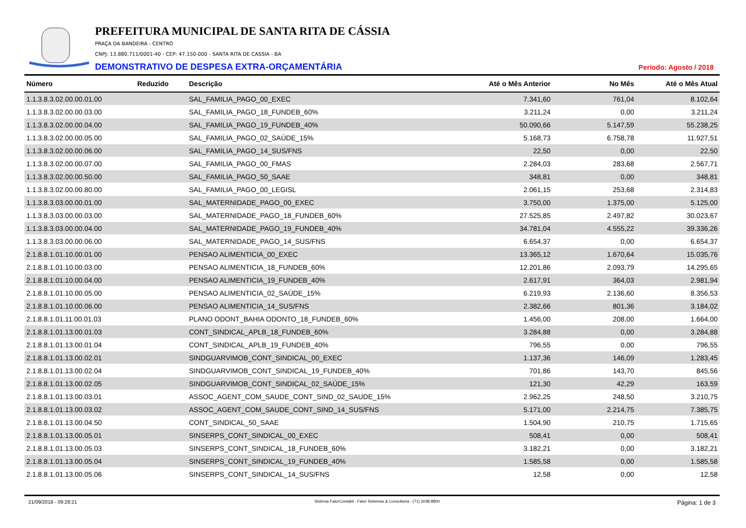PREFEITURA MUNICIPAL DE SANTA RITA DE CÁSSIA
PRAÇA DA BANDEIRA - CENTRO
CNPJ: 13.880.711/0001-40 - CEP: 47.150-000 - SANTA RITA DE CASSIA - BA
DEMONSTRATIVO DE DESPESA EXTRA-ORÇAMENTÁRIA Período: Agosto / 2018
| Número | Reduzido | Descrição | Até o Mês Anterior | No Mês | Até o Mês Atual |
| --- | --- | --- | --- | --- | --- |
| 1.1.3.8.3.02.00.00.01.00 | | SAL_FAMILIA_PAGO_00_EXEC | 7.341,60 | 761,04 | 8.102,64 |
| 1.1.3.8.3.02.00.00.03.00 | | SAL_FAMILIA_PAGO_18_FUNDEB_60% | 3.211,24 | 0,00 | 3.211,24 |
| 1.1.3.8.3.02.00.00.04.00 | | SAL_FAMILIA_PAGO_19_FUNDEB_40% | 50.090,66 | 5.147,59 | 55.238,25 |
| 1.1.3.8.3.02.00.00.05.00 | | SAL_FAMILIA_PAGO_02_SAÚDE_15% | 5.168,73 | 6.758,78 | 11.927,51 |
| 1.1.3.8.3.02.00.00.06.00 | | SAL_FAMILIA_PAGO_14_SUS/FNS | 22,50 | 0,00 | 22,50 |
| 1.1.3.8.3.02.00.00.07.00 | | SAL_FAMILIA_PAGO_00_FMAS | 2.284,03 | 283,68 | 2.567,71 |
| 1.1.3.8.3.02.00.00.50.00 | | SAL_FAMILIA_PAGO_50_SAAE | 348,81 | 0,00 | 348,81 |
| 1.1.3.8.3.02.00.00.80.00 | | SAL_FAMILIA_PAGO_00_LEGISL | 2.061,15 | 253,68 | 2.314,83 |
| 1.1.3.8.3.03.00.00.01.00 | | SAL_MATERNIDADE_PAGO_00_EXEC | 3.750,00 | 1.375,00 | 5.125,00 |
| 1.1.3.8.3.03.00.00.03.00 | | SAL_MATERNIDADE_PAGO_18_FUNDEB_60% | 27.525,85 | 2.497,82 | 30.023,67 |
| 1.1.3.8.3.03.00.00.04.00 | | SAL_MATERNIDADE_PAGO_19_FUNDEB_40% | 34.781,04 | 4.555,22 | 39.336,26 |
| 1.1.3.8.3.03.00.00.06.00 | | SAL_MATERNIDADE_PAGO_14_SUS/FNS | 6.654,37 | 0,00 | 6.654,37 |
| 2.1.8.8.1.01.10.00.01.00 | | PENSAO ALIMENTICIA_00_EXEC | 13.365,12 | 1.670,64 | 15.035,76 |
| 2.1.8.8.1.01.10.00.03.00 | | PENSAO ALIMENTICIA_18_FUNDEB_60% | 12.201,86 | 2.093,79 | 14.295,65 |
| 2.1.8.8.1.01.10.00.04.00 | | PENSAO ALIMENTICIA_19_FUNDEB_40% | 2.617,91 | 364,03 | 2.981,94 |
| 2.1.8.8.1.01.10.00.05.00 | | PENSAO ALIMENTICIA_02_SAÚDE_15% | 6.219,93 | 2.136,60 | 8.356,53 |
| 2.1.8.8.1.01.10.00.06.00 | | PENSAO ALIMENTICIA_14_SUS/FNS | 2.382,66 | 801,36 | 3.184,02 |
| 2.1.8.8.1.01.11.00.01.03 | | PLANO ODONT_BAHIA ODONTO_18_FUNDEB_60% | 1.456,00 | 208,00 | 1.664,00 |
| 2.1.8.8.1.01.13.00.01.03 | | CONT_SINDICAL_APLB_18_FUNDEB_60% | 3.284,88 | 0,00 | 3.284,88 |
| 2.1.8.8.1.01.13.00.01.04 | | CONT_SINDICAL_APLB_19_FUNDEB_40% | 796,55 | 0,00 | 796,55 |
| 2.1.8.8.1.01.13.00.02.01 | | SINDGUARVIMOB_CONT_SINDICAL_00_EXEC | 1.137,36 | 146,09 | 1.283,45 |
| 2.1.8.8.1.01.13.00.02.04 | | SINDGUARVIMOB_CONT_SINDICAL_19_FUNDEB_40% | 701,86 | 143,70 | 845,56 |
| 2.1.8.8.1.01.13.00.02.05 | | SINDGUARVIMOB_CONT_SINDICAL_02_SAÚDE_15% | 121,30 | 42,29 | 163,59 |
| 2.1.8.8.1.01.13.00.03.01 | | ASSOC_AGENT_COM_SAUDE_CONT_SIND_02_SAUDE_15% | 2.962,25 | 248,50 | 3.210,75 |
| 2.1.8.8.1.01.13.00.03.02 | | ASSOC_AGENT_COM_SAUDE_CONT_SIND_14_SUS/FNS | 5.171,00 | 2.214,75 | 7.385,75 |
| 2.1.8.8.1.01.13.00.04.50 | | CONT_SINDICAL_50_SAAE | 1.504,90 | 210,75 | 1.715,65 |
| 2.1.8.8.1.01.13.00.05.01 | | SINSERPS_CONT_SINDICAL_00_EXEC | 508,41 | 0,00 | 508,41 |
| 2.1.8.8.1.01.13.00.05.03 | | SINSERPS_CONT_SINDICAL_18_FUNDEB_60% | 3.182,21 | 0,00 | 3.182,21 |
| 2.1.8.8.1.01.13.00.05.04 | | SINSERPS_CONT_SINDICAL_19_FUNDEB_40% | 1.585,58 | 0,00 | 1.585,58 |
| 2.1.8.8.1.01.13.00.05.06 | | SINSERPS_CONT_SINDICAL_14_SUS/FNS | 12,58 | 0,00 | 12,58 |
21/09/2018 - 09:28:21 Sistema FatorContabil - Fator Sistemas & Consultoria - (71) 3038-8800 Página: 1 de 3